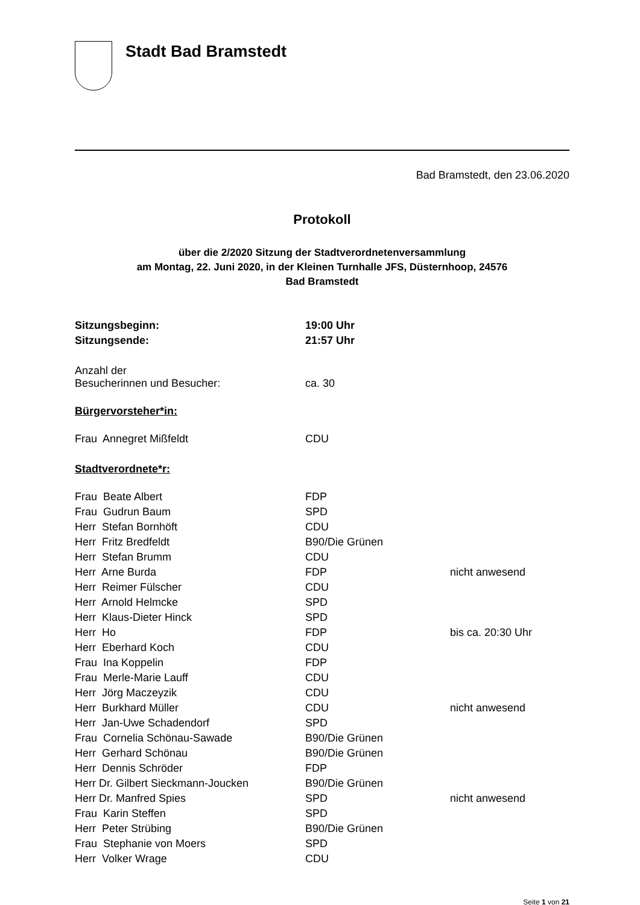Stadt Bad Bramstedt
Bad Bramstedt, den 23.06.2020
Protokoll
über die 2/2020 Sitzung der Stadtverordnetenversammlung
am Montag, 22. Juni 2020, in der Kleinen Turnhalle JFS, Düsternhoop, 24576
Bad Bramstedt
| Sitzungsbeginn: | 19:00 Uhr |
| Sitzungsende: | 21:57 Uhr |
| Anzahl der Besucherinnen und Besucher: | ca. 30 |
Bürgervorsteher*in:
| Frau Annegret Mißfeldt | CDU |
Stadtverordnete*r:
| Frau Beate Albert | FDP | |
| Frau Gudrun Baum | SPD | |
| Herr Stefan Bornhöft | CDU | |
| Herr Fritz Bredfeldt | B90/Die Grünen | |
| Herr Stefan Brumm | CDU | |
| Herr Arne Burda | FDP | nicht anwesend |
| Herr Reimer Fülscher | CDU | |
| Herr Arnold Helmcke | SPD | |
| Herr Klaus-Dieter Hinck | SPD | |
| Herr Ho | FDP | bis ca. 20:30 Uhr |
| Herr Eberhard Koch | CDU | |
| Frau Ina Koppelin | FDP | |
| Frau Merle-Marie Lauff | CDU | |
| Herr Jörg Maczeyzik | CDU | |
| Herr Burkhard Müller | CDU | nicht anwesend |
| Herr Jan-Uwe Schadendorf | SPD | |
| Frau Cornelia Schönau-Sawade | B90/Die Grünen | |
| Herr Gerhard Schönau | B90/Die Grünen | |
| Herr Dennis Schröder | FDP | |
| Herr Dr. Gilbert Sieckmann-Joucken | B90/Die Grünen | |
| Herr Dr. Manfred Spies | SPD | nicht anwesend |
| Frau Karin Steffen | SPD | |
| Herr Peter Strübing | B90/Die Grünen | |
| Frau Stephanie von Moers | SPD | |
| Herr Volker Wrage | CDU | |
Seite 1 von 21